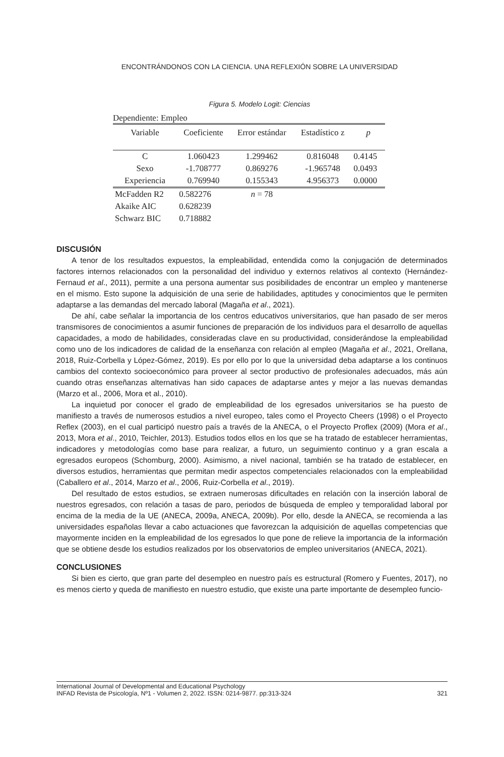ENCONTRÁNDONOS CON LA CIENCIA. UNA REFLEXIÓN SOBRE LA UNIVERSIDAD
Figura 5. Modelo Logit: Ciencias
Dependiente: Empleo
| Variable | Coeficiente | Error estándar | Estadístico z | p |
| --- | --- | --- | --- | --- |
| C | 1.060423 | 1.299462 | 0.816048 | 0.4145 |
| Sexo | -1.708777 | 0.869276 | -1.965748 | 0.0493 |
| Experiencia | 0.769940 | 0.155343 | 4.956373 | 0.0000 |
| McFadden R2 | 0.582276 | n = 78 | | |
| Akaike AIC | 0.628239 | | | |
| Schwarz BIC | 0.718882 | | | |
DISCUSIÓN
A tenor de los resultados expuestos, la empleabilidad, entendida como la conjugación de determinados factores internos relacionados con la personalidad del individuo y externos relativos al contexto (Hernández-Fernaud et al., 2011), permite a una persona aumentar sus posibilidades de encontrar un empleo y mantenerse en el mismo. Esto supone la adquisición de una serie de habilidades, aptitudes y conocimientos que le permiten adaptarse a las demandas del mercado laboral (Magaña et al., 2021).
De ahí, cabe señalar la importancia de los centros educativos universitarios, que han pasado de ser meros transmisores de conocimientos a asumir funciones de preparación de los individuos para el desarrollo de aquellas capacidades, a modo de habilidades, consideradas clave en su productividad, considerándose la empleabilidad como uno de los indicadores de calidad de la enseñanza con relación al empleo (Magaña et al., 2021, Orellana, 2018, Ruiz-Corbella y López-Gómez, 2019). Es por ello por lo que la universidad deba adaptarse a los continuos cambios del contexto socioeconómico para proveer al sector productivo de profesionales adecuados, más aún cuando otras enseñanzas alternativas han sido capaces de adaptarse antes y mejor a las nuevas demandas (Marzo et al., 2006, Mora et al., 2010).
La inquietud por conocer el grado de empleabilidad de los egresados universitarios se ha puesto de manifiesto a través de numerosos estudios a nivel europeo, tales como el Proyecto Cheers (1998) o el Proyecto Reflex (2003), en el cual participó nuestro país a través de la ANECA, o el Proyecto Proflex (2009) (Mora et al., 2013, Mora et al., 2010, Teichler, 2013). Estudios todos ellos en los que se ha tratado de establecer herramientas, indicadores y metodologías como base para realizar, a futuro, un seguimiento continuo y a gran escala a egresados europeos (Schomburg, 2000). Asimismo, a nivel nacional, también se ha tratado de establecer, en diversos estudios, herramientas que permitan medir aspectos competenciales relacionados con la empleabilidad (Caballero et al., 2014, Marzo et al., 2006, Ruiz-Corbella et al., 2019).
Del resultado de estos estudios, se extraen numerosas dificultades en relación con la inserción laboral de nuestros egresados, con relación a tasas de paro, periodos de búsqueda de empleo y temporalidad laboral por encima de la media de la UE (ANECA, 2009a, ANECA, 2009b). Por ello, desde la ANECA, se recomienda a las universidades españolas llevar a cabo actuaciones que favorezcan la adquisición de aquellas competencias que mayormente inciden en la empleabilidad de los egresados lo que pone de relieve la importancia de la información que se obtiene desde los estudios realizados por los observatorios de empleo universitarios (ANECA, 2021).
CONCLUSIONES
Si bien es cierto, que gran parte del desempleo en nuestro país es estructural (Romero y Fuentes, 2017), no es menos cierto y queda de manifiesto en nuestro estudio, que existe una parte importante de desempleo funcio-
International Journal of Developmental and Educational Psychology
INFAD Revista de Psicología, Nº1 - Volumen 2, 2022. ISSN: 0214-9877. pp:313-324 321